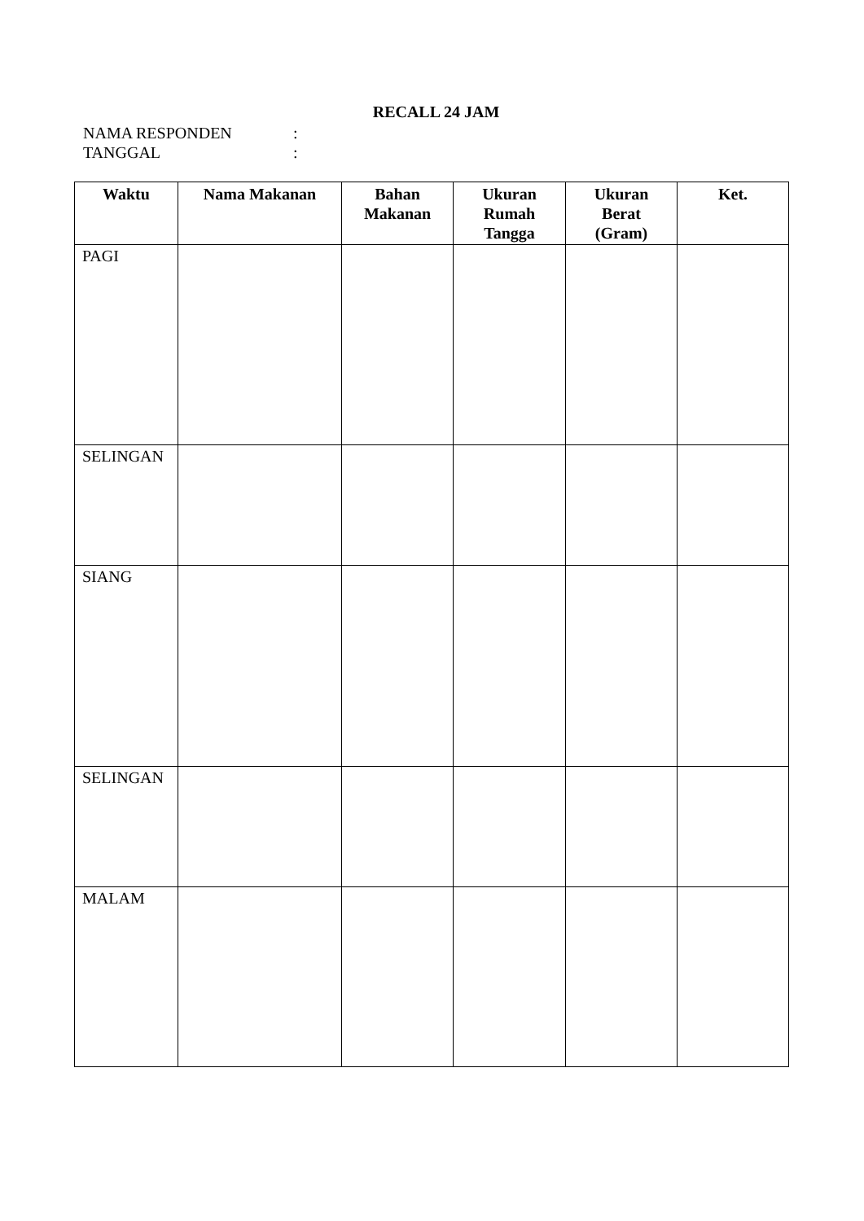RECALL 24 JAM
NAMA RESPONDEN:
TANGGAL:
| Waktu | Nama Makanan | Bahan Makanan | Ukuran Rumah Tangga | Ukuran Berat (Gram) | Ket. |
| --- | --- | --- | --- | --- | --- |
| PAGI | | | | | |
| SELINGAN | | | | | |
| SIANG | | | | | |
| SELINGAN | | | | | |
| MALAM | | | | | |